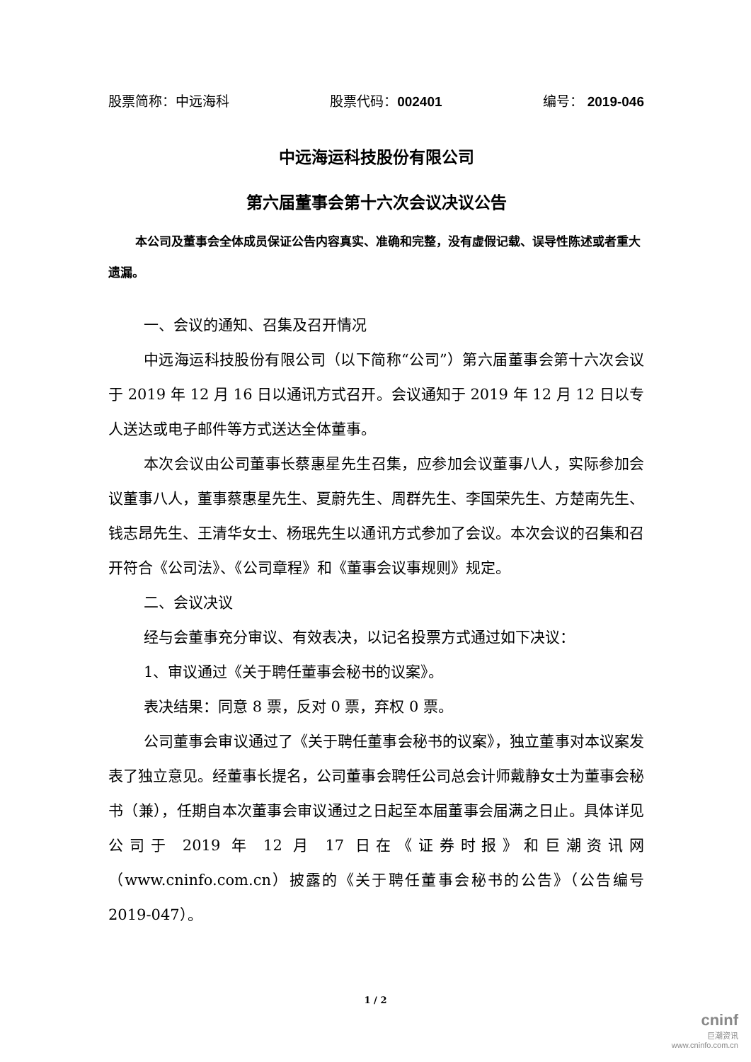股票简称：中远海科 股票代码：002401 编号： 2019-046
中远海运科技股份有限公司
第六届董事会第十六次会议决议公告
本公司及董事会全体成员保证公告内容真实、准确和完整，没有虚假记载、误导性陈述或者重大遗漏。
一、会议的通知、召集及召开情况
中远海运科技股份有限公司（以下简称“公司”）第六届董事会第十六次会议于 2019 年 12 月 16 日以通讯方式召开。会议通知于 2019 年 12 月 12 日以专人送达或电子邮件等方式送达全体董事。
本次会议由公司董事长蔡惠星先生召集，应参加会议董事八人，实际参加会议董事八人，董事蔡惠星先生、夏蔚先生、周群先生、李国荣先生、方楚南先生、钱志昂先生、王清华女士、杨珉先生以通讯方式参加了会议。本次会议的召集和召开符合《公司法》、《公司章程》和《董事会议事规则》规定。
二、会议决议
经与会董事充分审议、有效表决，以记名投票方式通过如下决议：
1、审议通过《关于聘任董事会秘书的议案》。
表决结果：同意 8 票，反对 0 票，弃权 0 票。
公司董事会审议通过了《关于聘任董事会秘书的议案》，独立董事对本议案发表了独立意见。经董事长提名，公司董事会聘任公司总会计师戴静女士为董事会秘书（兼），任期自本次董事会审议通过之日起至本届董事会届满之日止。具体详见公司于 2019 年 12 月 17 日在《证券时报》和巨潮资讯网（www.cninfo.com.cn）披露的《关于聘任董事会秘书的公告》（公告编号 2019-047）。
1 / 2
cninf
巨潮资讯
www.cninfo.com.cn